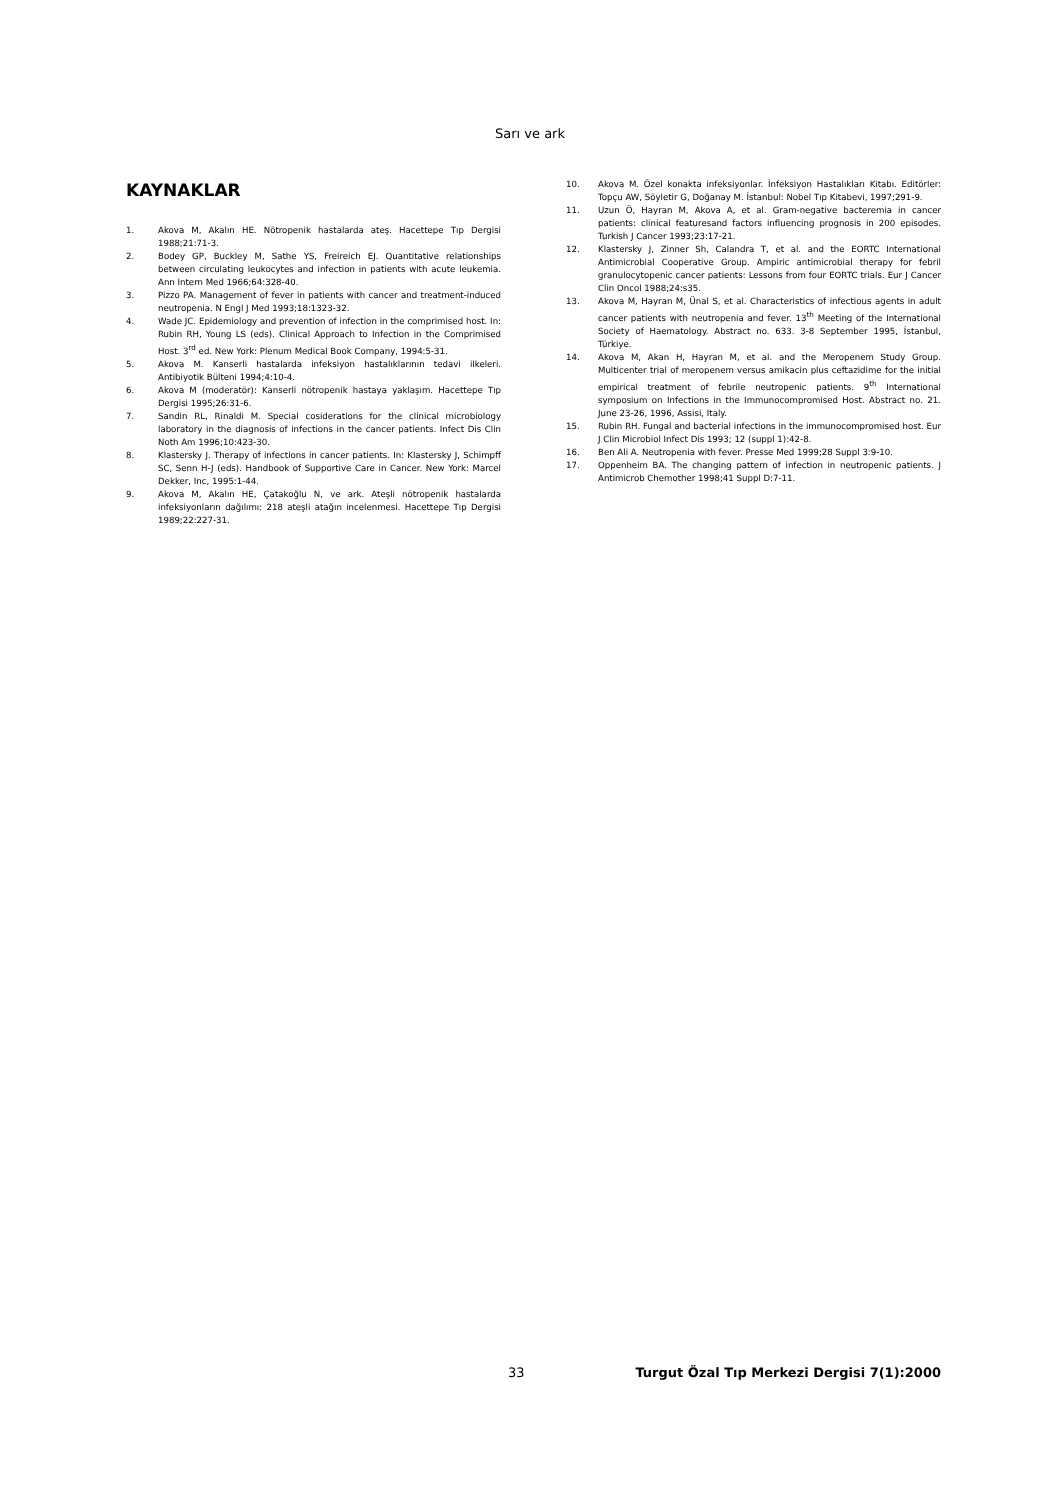Sarı ve ark
KAYNAKLAR
1. Akova M, Akalın HE. Nötropenik hastalarda ateş. Hacettepe Tıp Dergisi 1988;21:71-3.
2. Bodey GP, Buckley M, Sathe YS, Freireich EJ. Quantitative relationships between circulating leukocytes and infection in patients with acute leukemia. Ann Intern Med 1966;64:328-40.
3. Pizzo PA. Management of fever in patients with cancer and treatment-induced neutropenia. N Engl J Med 1993;18:1323-32.
4. Wade JC. Epidemiology and prevention of infection in the comprimised host. In: Rubin RH, Young LS (eds). Clinical Approach to Infection in the Comprimised Host. 3<sup>rd</sup> ed. New York: Plenum Medical Book Company, 1994:5-31.
5. Akova M. Kanserli hastalarda infeksiyon hastalıklarının tedavi ilkeleri. Antibiyotik Bülteni 1994;4:10-4.
6. Akova M (moderatör): Kanserli nötropenik hastaya yaklaşım. Hacettepe Tıp Dergisi 1995;26:31-6.
7. Sandin RL, Rinaldi M. Special cosiderations for the clinical microbiology laboratory in the diagnosis of infections in the cancer patients. Infect Dis Clin Noth Am 1996;10:423-30.
8. Klastersky J. Therapy of infections in cancer patients. In: Klastersky J, Schimpff SC, Senn H-J (eds). Handbook of Supportive Care in Cancer. New York: Marcel Dekker, Inc, 1995:1-44.
9. Akova M, Akalın HE, Çatakoğlu N, ve ark. Ateşli nötropenik hastalarda infeksiyonların dağılımı: 218 ateşli atağın incelenmesi. Hacettepe Tıp Dergisi 1989;22:227-31.
10. Akova M. Özel konakta infeksiyonlar. İnfeksiyon Hastalıkları Kitabı. Editörler: Topçu AW, Söyletir G, Doğanay M. İstanbul: Nobel Tıp Kitabevi, 1997;291-9.
11. Uzun Ö, Hayran M, Akova A, et al. Gram-negative bacteremia in cancer patients: clinical featuresand factors influencing prognosis in 200 episodes. Turkish J Cancer 1993;23:17-21.
12. Klastersky J, Zinner Sh, Calandra T, et al. and the EORTC International Antimicrobial Cooperative Group. Ampiric antimicrobial therapy for febril granulocytopenic cancer patients: Lessons from four EORTC trials. Eur J Cancer Clin Oncol 1988;24:s35.
13. Akova M, Hayran M, Ünal S, et al. Characteristics of infectious agents in adult cancer patients with neutropenia and fever. 13<sup>th</sup> Meeting of the International Society of Haematology. Abstract no. 633. 3-8 September 1995, İstanbul, Türkiye.
14. Akova M, Akan H, Hayran M, et al. and the Meropenem Study Group. Multicenter trial of meropenem versus amikacin plus ceftazidime for the initial empirical treatment of febrile neutropenic patients. 9<sup>th</sup> International symposium on Infections in the Immunocompromised Host. Abstract no. 21. June 23-26, 1996, Assisi, Italy.
15. Rubin RH. Fungal and bacterial infections in the immunocompromised host. Eur J Clin Microbiol Infect Dis 1993; 12 (suppl 1):42-8.
16. Ben Ali A. Neutropenia with fever. Presse Med 1999;28 Suppl 3:9-10.
17. Oppenheim BA. The changing pattern of infection in neutropenic patients. J Antimicrob Chemother 1998;41 Suppl D:7-11.
33 Turgut Özal Tıp Merkezi Dergisi 7(1):2000